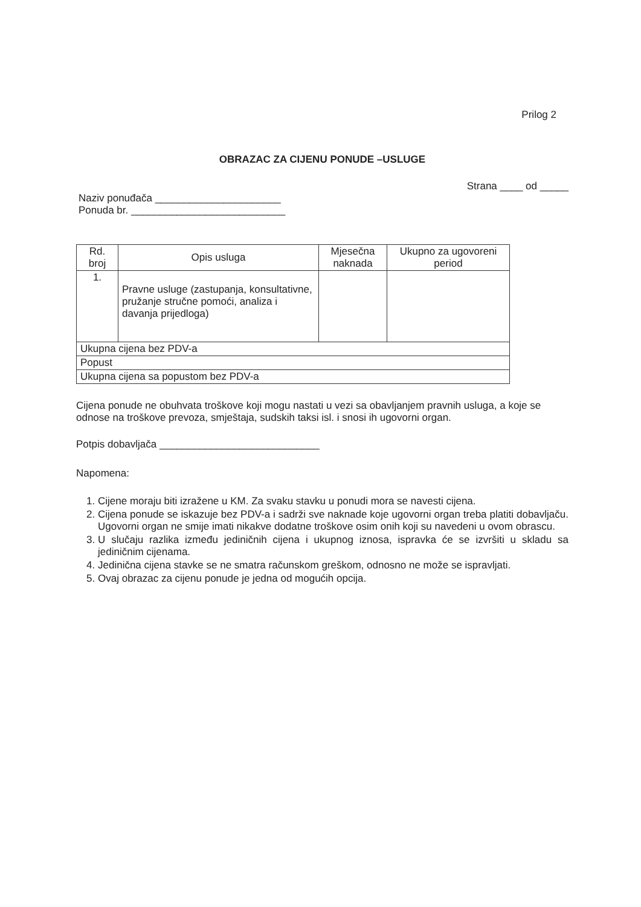Prilog 2
OBRAZAC ZA CIJENU PONUDE –USLUGE
Strana ____ od _____
Naziv ponuđača ______________________
Ponuda br. ___________________________
| Rd. broj | Opis usluga | Mjesečna naknada | Ukupno za ugovoreni period |
| --- | --- | --- | --- |
| 1. | Pravne usluge (zastupanja, konsultativne, pružanje stručne pomoći, analiza i davanja prijedloga) | | |
| Ukupna cijena bez PDV-a | | | |
| Popust | | | |
| Ukupna cijena sa popustom bez PDV-a | | | |
Cijena ponude ne obuhvata troškove koji mogu nastati u vezi sa obavljanjem pravnih usluga, a koje se odnose na troškove prevoza, smještaja, sudskih taksi isl. i snosi ih ugovorni organ.
Potpis dobavljača ____________________________
Napomena:
1. Cijene moraju biti izražene u KM. Za svaku stavku u ponudi mora se navesti cijena.
2. Cijena ponude se iskazuje bez PDV-a i sadrži sve naknade koje ugovorni organ treba platiti dobavljaču. Ugovorni organ ne smije imati nikakve dodatne troškove osim onih koji su navedeni u ovom obrascu.
3. U slučaju razlika između jediničnih cijena i ukupnog iznosa, ispravka će se izvršiti u skladu sa jediničnim cijenama.
4. Jedinična cijena stavke se ne smatra računskom greškom, odnosno ne može se ispravljati.
5. Ovaj obrazac za cijenu ponude je jedna od mogućih opcija.